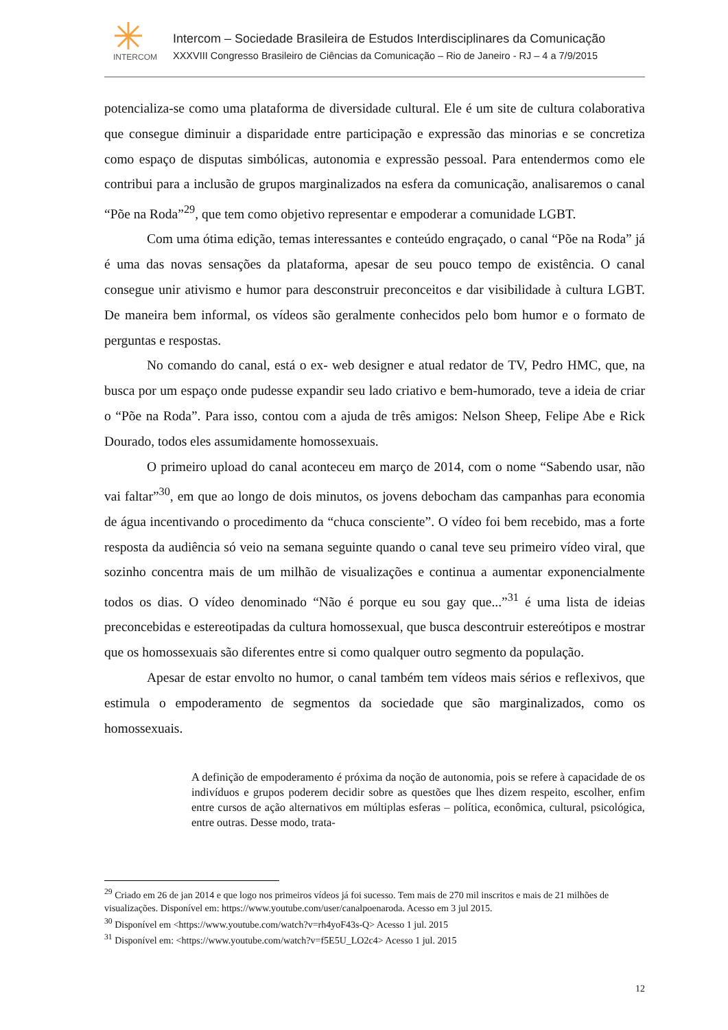INTERCOM
Intercom – Sociedade Brasileira de Estudos Interdisciplinares da Comunicação
XXXVIII Congresso Brasileiro de Ciências da Comunicação – Rio de Janeiro - RJ – 4 a 7/9/2015
potencializa-se como uma plataforma de diversidade cultural. Ele é um site de cultura colaborativa que consegue diminuir a disparidade entre participação e expressão das minorias e se concretiza como espaço de disputas simbólicas, autonomia e expressão pessoal. Para entendermos como ele contribui para a inclusão de grupos marginalizados na esfera da comunicação, analisaremos o canal “Põe na Roda”<sup>29</sup>, que tem como objetivo representar e empoderar a comunidade LGBT.
Com uma ótima edição, temas interessantes e conteúdo engraçado, o canal “Põe na Roda” já é uma das novas sensações da plataforma, apesar de seu pouco tempo de existência. O canal consegue unir ativismo e humor para desconstruir preconceitos e dar visibilidade à cultura LGBT. De maneira bem informal, os vídeos são geralmente conhecidos pelo bom humor e o formato de perguntas e respostas.
No comando do canal, está o ex- web designer e atual redator de TV, Pedro HMC, que, na busca por um espaço onde pudesse expandir seu lado criativo e bem-humorado, teve a ideia de criar o “Põe na Roda”. Para isso, contou com a ajuda de três amigos: Nelson Sheep, Felipe Abe e Rick Dourado, todos eles assumidamente homossexuais.
O primeiro upload do canal aconteceu em março de 2014, com o nome “Sabendo usar, não vai faltar”<sup>30</sup>, em que ao longo de dois minutos, os jovens debocham das campanhas para economia de água incentivando o procedimento da “chuca consciente”. O vídeo foi bem recebido, mas a forte resposta da audiência só veio na semana seguinte quando o canal teve seu primeiro vídeo viral, que sozinho concentra mais de um milhão de visualizações e continua a aumentar exponencialmente todos os dias. O vídeo denominado “Não é porque eu sou gay que...”<sup>31</sup> é uma lista de ideias preconcebidas e estereotipadas da cultura homossexual, que busca descontruir estereótipos e mostrar que os homossexuais são diferentes entre si como qualquer outro segmento da população.
Apesar de estar envolto no humor, o canal também tem vídeos mais sérios e reflexivos, que estimula o empoderamento de segmentos da sociedade que são marginalizados, como os homossexuais.
A definição de empoderamento é próxima da noção de autonomia, pois se refere à capacidade de os indivíduos e grupos poderem decidir sobre as questões que lhes dizem respeito, escolher, enfim entre cursos de ação alternativos em múltiplas esferas – política, econômica, cultural, psicológica, entre outras. Desse modo, trata-
<sup>29</sup> Criado em 26 de jan 2014 e que logo nos primeiros vídeos já foi sucesso. Tem mais de 270 mil inscritos e mais de 21 milhões de visualizações. Disponível em: https://www.youtube.com/user/canalpoenaroda. Acesso em 3 jul 2015.
<sup>30</sup> Disponível em <https://www.youtube.com/watch?v=rh4yoF43s-Q> Acesso 1 jul. 2015
<sup>31</sup> Disponível em: <https://www.youtube.com/watch?v=f5E5U_LO2c4> Acesso 1 jul. 2015
12